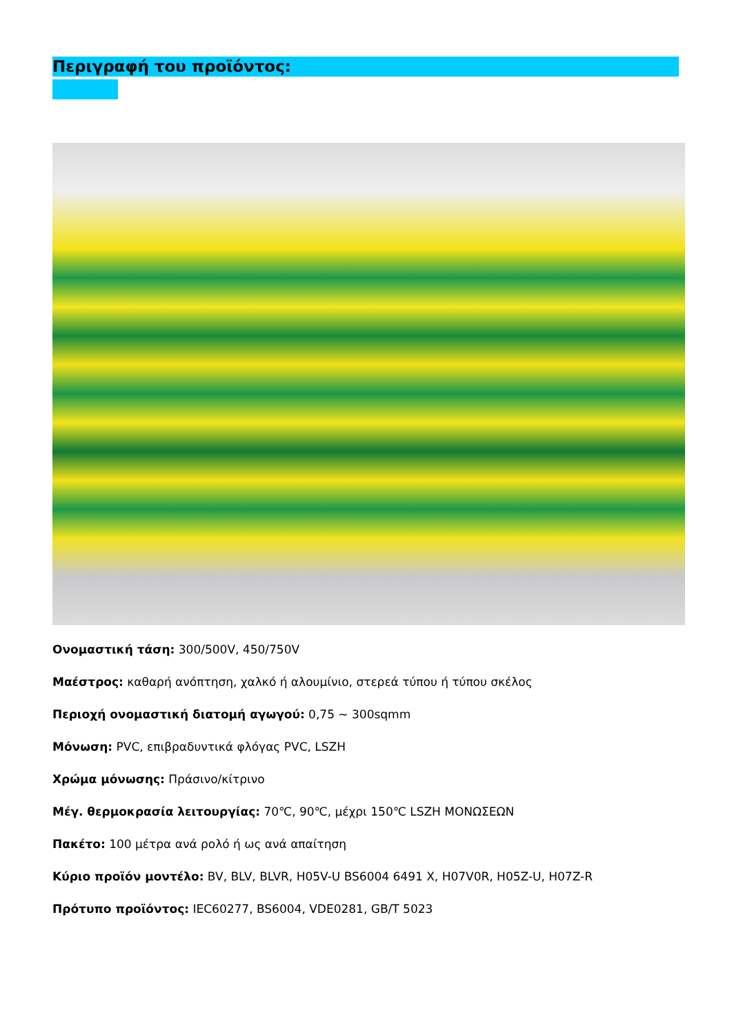Περιγραφή του προϊόντος:
Ονομαστική τάση: 300/500V, 450/750V
Μαέστρος: καθαρή ανόπτηση, χαλκό ή αλουμίνιο, στερεά τύπου ή τύπου σκέλος
Περιοχή ονομαστική διατομή αγωγού: 0,75 ~ 300sqmm
Μόνωση: PVC, επιβραδυντικά φλόγας PVC, LSZH
Χρώμα μόνωσης: Πράσινο/κίτρινο
Μέγ. θερμοκρασία λειτουργίας: 70℃, 90℃, μέχρι 150℃ LSZH ΜΟΝΩΣΕΩΝ
Πακέτο: 100 μέτρα ανά ρολό ή ως ανά απαίτηση
Κύριο προϊόν μοντέλο: BV, BLV, BLVR, H05V-U BS6004 6491 X, H07V0R, H05Z-U, H07Z-R
Πρότυπο προϊόντος: IEC60277, BS6004, VDE0281, GB/T 5023